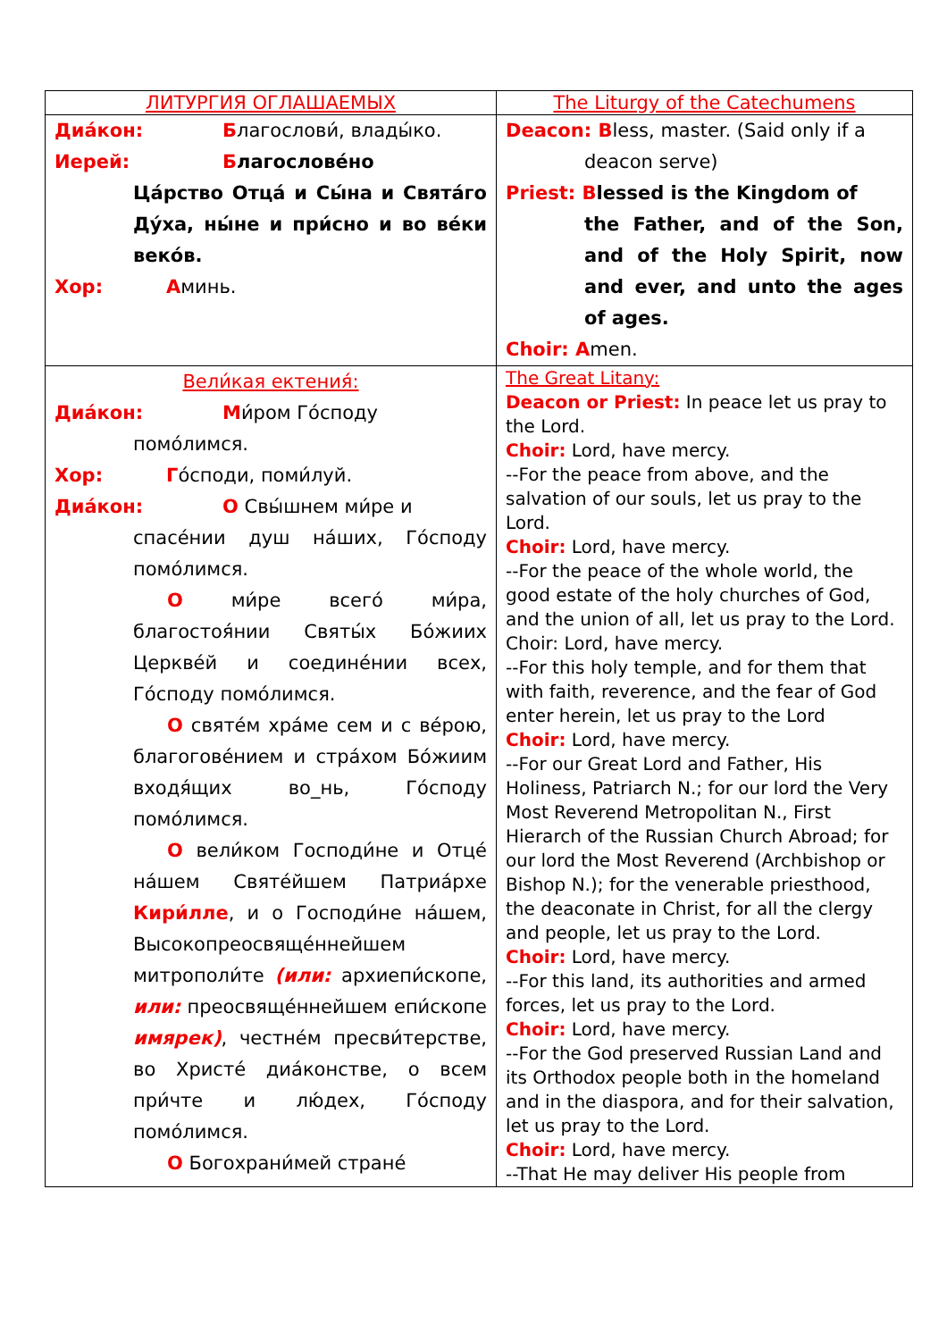| ЛИТУРГИЯ ОГЛАШАЕМЫХ | The Liturgy of the Catechumens |
| --- | --- |
| Диа́кон: Б лагослови́, влады́ко. Иерей: Б лагослове́но Ца́рство Отца́ и Сы́на и Свята́го Ду́ха, ны́не и при́сно и во ве́ки веко́в. Хор: А минь. | Deacon: B less, master. (Said only if a deacon serve) Priest: B lessed is the Kingdom of the Father, and of the Son, and of the Holy Spirit, now and ever, and unto the ages of ages. Choir: A men. |
| Вели́кая ектения́: Диа́кон: М и́ром Го́споду помо́лимся. Хор: Г о́споди, поми́луй. Диа́кон: О Свы́шнем ми́ре и спасе́нии душ на́ших, Го́споду помо́лимся. О ми́ре всего́ ми́ра, благостоя́нии Святы́х Бо́жиих Церкве́й и соедине́нии всех, Го́споду помо́лимся. О святе́м хра́ме сем и с ве́рою, благогове́нием и стра́хом Бо́жиим входя́щих во_нь, Го́споду помо́лимся. О вели́ком Господи́не и Отце́ на́шем Святе́йшем Патриа́рхе Кири́лле , и о Господи́не на́шем, Высокопреосвяще́ннейшем митрополи́те (или: архиепи́скопе, или: преосвяще́ннейшем епи́скопе имярек) , честне́м пресви́терстве, во Христе́ диа́констве, о всем при́чте и лю́дех, Го́споду помо́лимся. О Богохрани́мей стране́ | The Great Litany: Deacon or Priest: In peace let us pray to the Lord. Choir: Lord, have mercy. --For the peace from above, and the salvation of our souls, let us pray to the Lord. Choir: Lord, have mercy. --For the peace of the whole world, the good estate of the holy churches of God, and the union of all, let us pray to the Lord. Choir: Lord, have mercy. --For this holy temple, and for them that with faith, reverence, and the fear of God enter herein, let us pray to the Lord Choir: Lord, have mercy. --For our Great Lord and Father, His Holiness, Patriarch N.; for our lord the Very Most Reverend Metropolitan N., First Hierarch of the Russian Church Abroad; for our lord the Most Reverend (Archbishop or Bishop N.); for the venerable priesthood, the deaconate in Christ, for all the clergy and people, let us pray to the Lord. Choir: Lord, have mercy. --For this land, its authorities and armed forces, let us pray to the Lord. Choir: Lord, have mercy. --For the God preserved Russian Land and its Orthodox people both in the homeland and in the diaspora, and for their salvation, let us pray to the Lord. Choir: Lord, have mercy. --That He may deliver His people from |